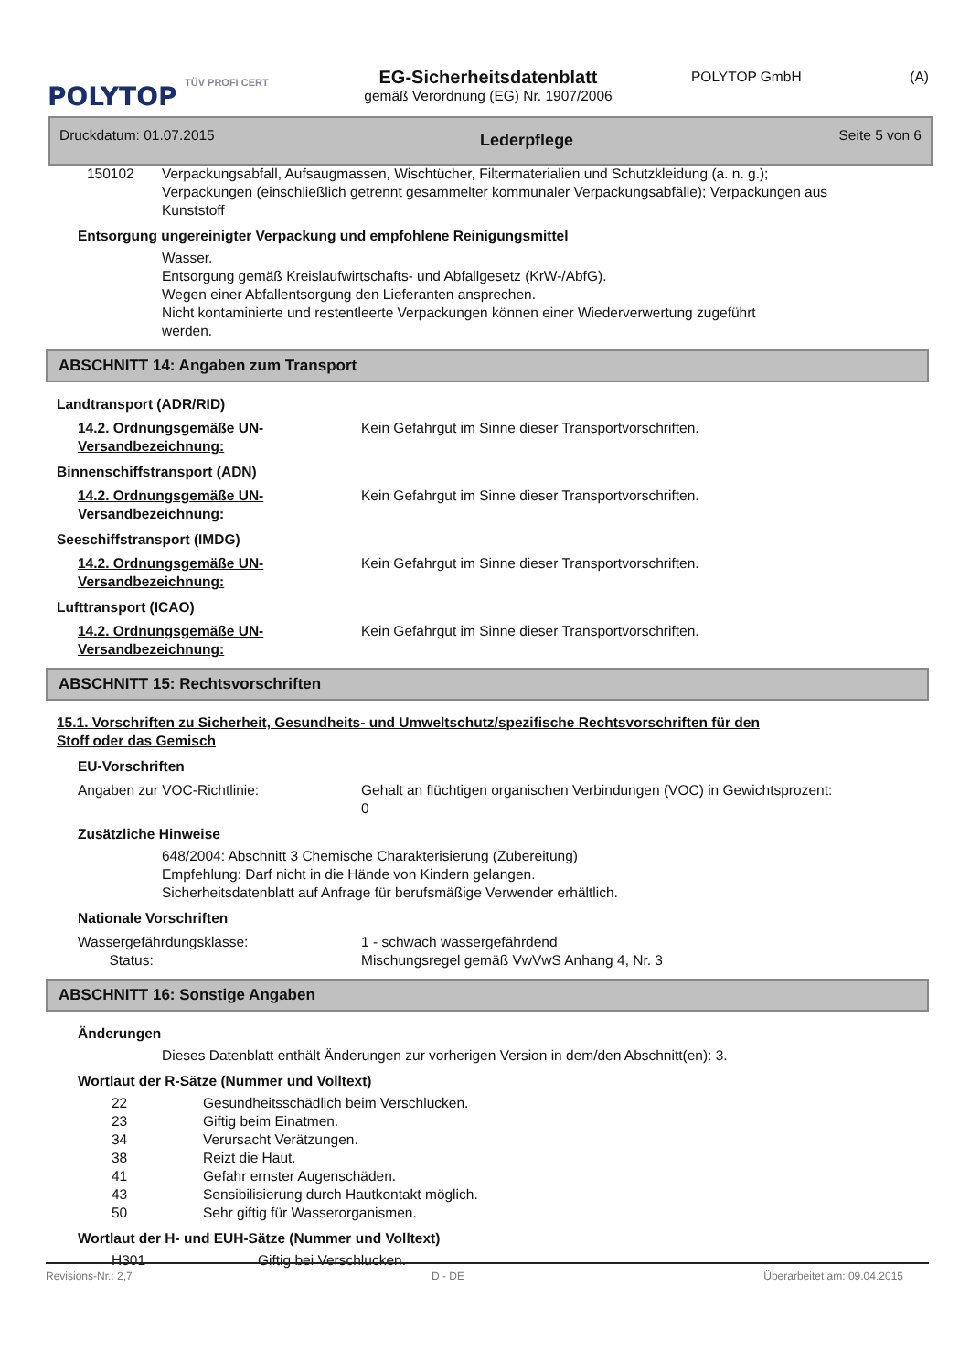POLYTOP
TÜV PROFI CERT
EG-Sicherheitsdatenblatt
gemäß Verordnung (EG) Nr. 1907/2006
POLYTOP GmbH (A)
Druckdatum: 01.07.2015 Lederpflege Seite 5 von 6
150102 Verpackungsabfall, Aufsaugmassen, Wischtücher, Filtermaterialien und Schutzkleidung (a. n. g.); Verpackungen (einschließlich getrennt gesammelter kommunaler Verpackungsabfälle); Verpackungen aus Kunststoff
Entsorgung ungereinigter Verpackung und empfohlene Reinigungsmittel
Wasser.
Entsorgung gemäß Kreislaufwirtschafts- und Abfallgesetz (KrW-/AbfG).
Wegen einer Abfallentsorgung den Lieferanten ansprechen.
Nicht kontaminierte und restentleerte Verpackungen können einer Wiederverwertung zugeführt werden.
ABSCHNITT 14: Angaben zum Transport
Landtransport (ADR/RID)
14.2. Ordnungsgemäße UN-Versandbezeichnung:
Kein Gefahrgut im Sinne dieser Transportvorschriften.
Binnenschiffstransport (ADN)
14.2. Ordnungsgemäße UN-Versandbezeichnung:
Kein Gefahrgut im Sinne dieser Transportvorschriften.
Seeschiffstransport (IMDG)
14.2. Ordnungsgemäße UN-Versandbezeichnung:
Kein Gefahrgut im Sinne dieser Transportvorschriften.
Lufttransport (ICAO)
14.2. Ordnungsgemäße UN-Versandbezeichnung:
Kein Gefahrgut im Sinne dieser Transportvorschriften.
ABSCHNITT 15: Rechtsvorschriften
15.1. Vorschriften zu Sicherheit, Gesundheits- und Umweltschutz/spezifische Rechtsvorschriften für den Stoff oder das Gemisch
EU-Vorschriften
Angaben zur VOC-Richtlinie: Gehalt an flüchtigen organischen Verbindungen (VOC) in Gewichtsprozent:
0
Zusätzliche Hinweise
648/2004: Abschnitt 3 Chemische Charakterisierung (Zubereitung)
Empfehlung: Darf nicht in die Hände von Kindern gelangen.
Sicherheitsdatenblatt auf Anfrage für berufsmäßige Verwender erhältlich.
Nationale Vorschriften
Wassergefährdungsklasse:
Status:
1 - schwach wassergefährdend
Mischungsregel gemäß VwVwS Anhang 4, Nr. 3
ABSCHNITT 16: Sonstige Angaben
Änderungen
Dieses Datenblatt enthält Änderungen zur vorherigen Version in dem/den Abschnitt(en): 3.
Wortlaut der R-Sätze (Nummer und Volltext)
22 Gesundheitsschädlich beim Verschlucken.
23 Giftig beim Einatmen.
34 Verursacht Verätzungen.
38 Reizt die Haut.
41 Gefahr ernster Augenschäden.
43 Sensibilisierung durch Hautkontakt möglich.
50 Sehr giftig für Wasserorganismen.
Wortlaut der H- und EUH-Sätze (Nummer und Volltext)
H301 Giftig bei Verschlucken.
Revisions-Nr.: 2,7 D - DE Überarbeitet am: 09.04.2015